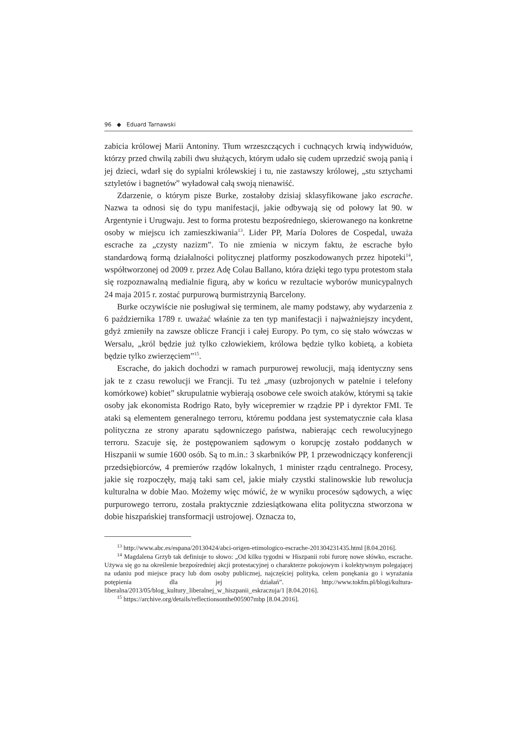96 ◆ Eduard Tarnawski
zabicia królowej Marii Antoniny. Tłum wrzeszczących i cuchnących krwią indywiduów, którzy przed chwilą zabili dwu służących, którym udało się cudem uprzedzić swoją panią i jej dzieci, wdarł się do sypialni królewskiej i tu, nie zastawszy królowej, „stu sztychami sztyletów i bagnetów” wyładował całą swoją nienawiść.
Zdarzenie, o którym pisze Burke, zostałoby dzisiaj sklasyfikowane jako escrache. Nazwa ta odnosi się do typu manifestacji, jakie odbywają się od połowy lat 90. w Argentynie i Urugwaju. Jest to forma protestu bezpośredniego, skierowanego na konkretne osoby w miejscu ich zamieszkiwania<sup>13</sup>. Lider PP, María Dolores de Cospedal, uważa escrache za „czysty nazizm”. To nie zmienia w niczym faktu, że escrache było standardową formą działalności politycznej platformy poszkodowanych przez hipoteki<sup>14</sup>, współtworzonej od 2009 r. przez Adę Colau Ballano, która dzięki tego typu protestom stała się rozpoznawalną medialnie figurą, aby w końcu w rezultacie wyborów municypalnych 24 maja 2015 r. zostać purpurową burmistrzynią Barcelony.
Burke oczywiście nie posługiwał się terminem, ale mamy podstawy, aby wydarzenia z 6 października 1789 r. uważać właśnie za ten typ manifestacji i najważniejszy incydent, gdyż zmieniły na zawsze oblicze Francji i całej Europy. Po tym, co się stało wówczas w Wersalu, „król będzie już tylko człowiekiem, królowa będzie tylko kobietą, a kobieta będzie tylko zwierzęciem”<sup>15</sup>.
Escrache, do jakich dochodzi w ramach purpurowej rewolucji, mają identyczny sens jak te z czasu rewolucji we Francji. Tu też „masy (uzbrojonych w patelnie i telefony komórkowe) kobiet” skrupulatnie wybierają osobowe cele swoich ataków, którymi są takie osoby jak ekonomista Rodrigo Rato, były wicepremier w rządzie PP i dyrektor FMI. Te ataki są elementem generalnego terroru, któremu poddana jest systematycznie cała klasa polityczna ze strony aparatu sądowniczego państwa, nabierając cech rewolucyjnego terroru. Szacuje się, że postępowaniem sądowym o korupcję zostało poddanych w Hiszpanii w sumie 1600 osób. Są to m.in.: 3 skarbników PP, 1 przewodniczący konferencji przedsiębiorców, 4 premierów rządów lokalnych, 1 minister rządu centralnego. Procesy, jakie się rozpoczęły, mają taki sam cel, jakie miały czystki stalinowskie lub rewolucja kulturalna w dobie Mao. Możemy więc mówić, że w wyniku procesów sądowych, a więc purpurowego terroru, została praktycznie zdziesiątkowana elita polityczna stworzona w dobie hiszpańskiej transformacji ustrojowej. Oznacza to,
<sup>13</sup> http://www.abc.es/espana/20130424/abci-origen-etimologico-escrache-201304231435.html [8.04.2016].
<sup>14</sup> Magdalena Grzyb tak definiuje to słowo: „Od kilku tygodni w Hiszpanii robi furorę nowe słówko, escrache. Używa się go na określenie bezpośredniej akcji protestacyjnej o charakterze pokojowym i kolektywnym polegającej na udaniu pod miejsce pracy lub dom osoby publicznej, najczęściej polityka, celem ponękania go i wyrażania potępienia dla jej działań”. http://www.tokfm.pl/blogi/kultura-liberalna/2013/05/blog_kultury_liberalnej_w_hiszpanii_eskraczuja/1 [8.04.2016].
<sup>15</sup> https://archive.org/details/reflectionsonthe005907mbp [8.04.2016].